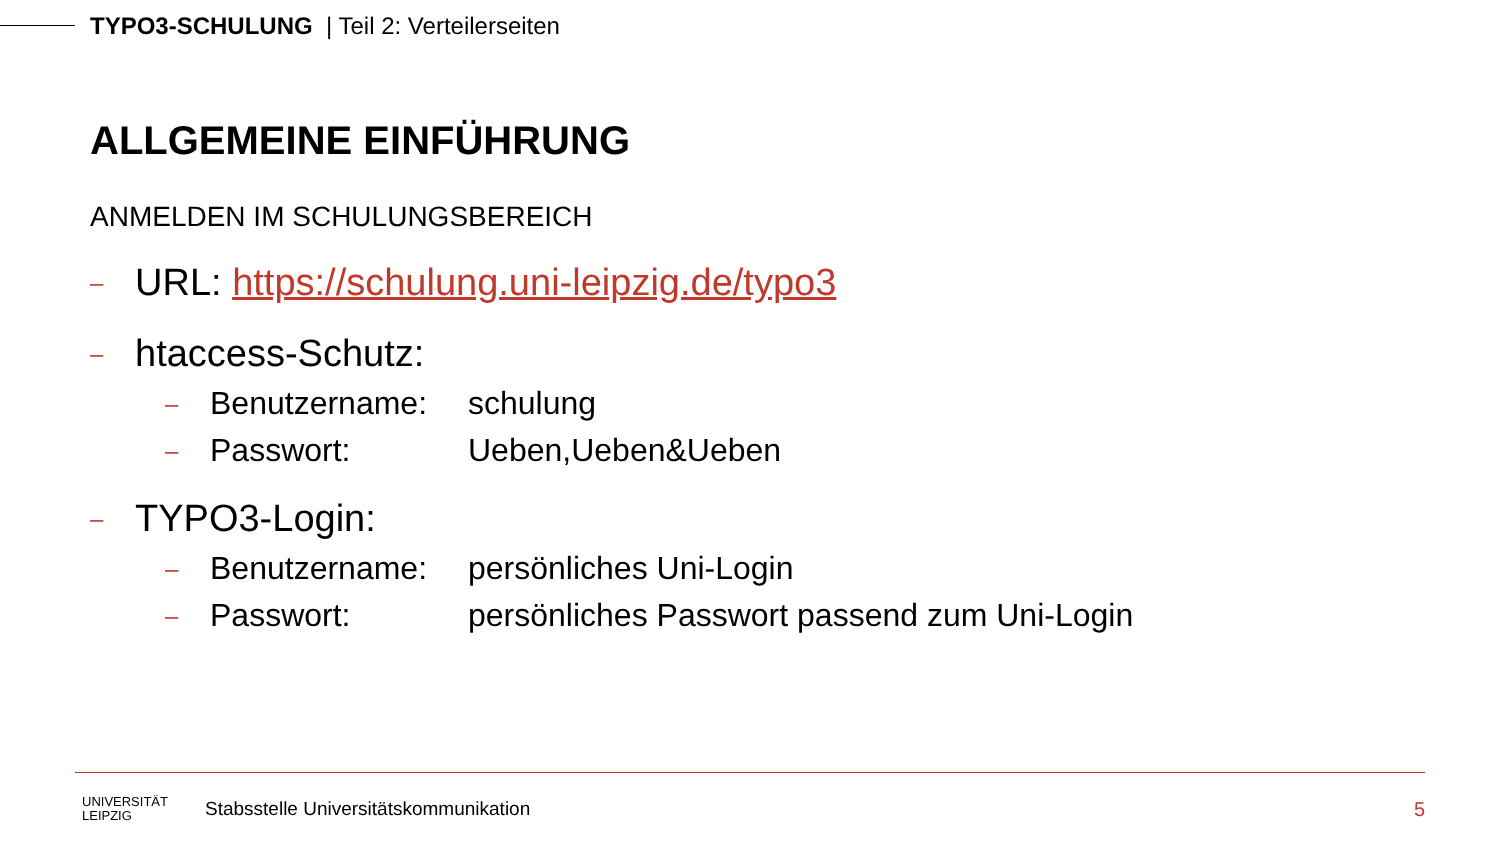TYPO3-SCHULUNG | Teil 2: Verteilerseiten
ALLGEMEINE EINFÜHRUNG
ANMELDEN IM SCHULUNGSBEREICH
– URL: https://schulung.uni-leipzig.de/typo3
– htaccess-Schutz:
– Benutzername: schulung
– Passwort: Ueben,Ueben&Ueben
– TYPO3-Login:
– Benutzername: persönliches Uni-Login
– Passwort: persönliches Passwort passend zum Uni-Login
UNIVERSITÄT
LEIPZIG
Stabsstelle Universitätskommunikation
5